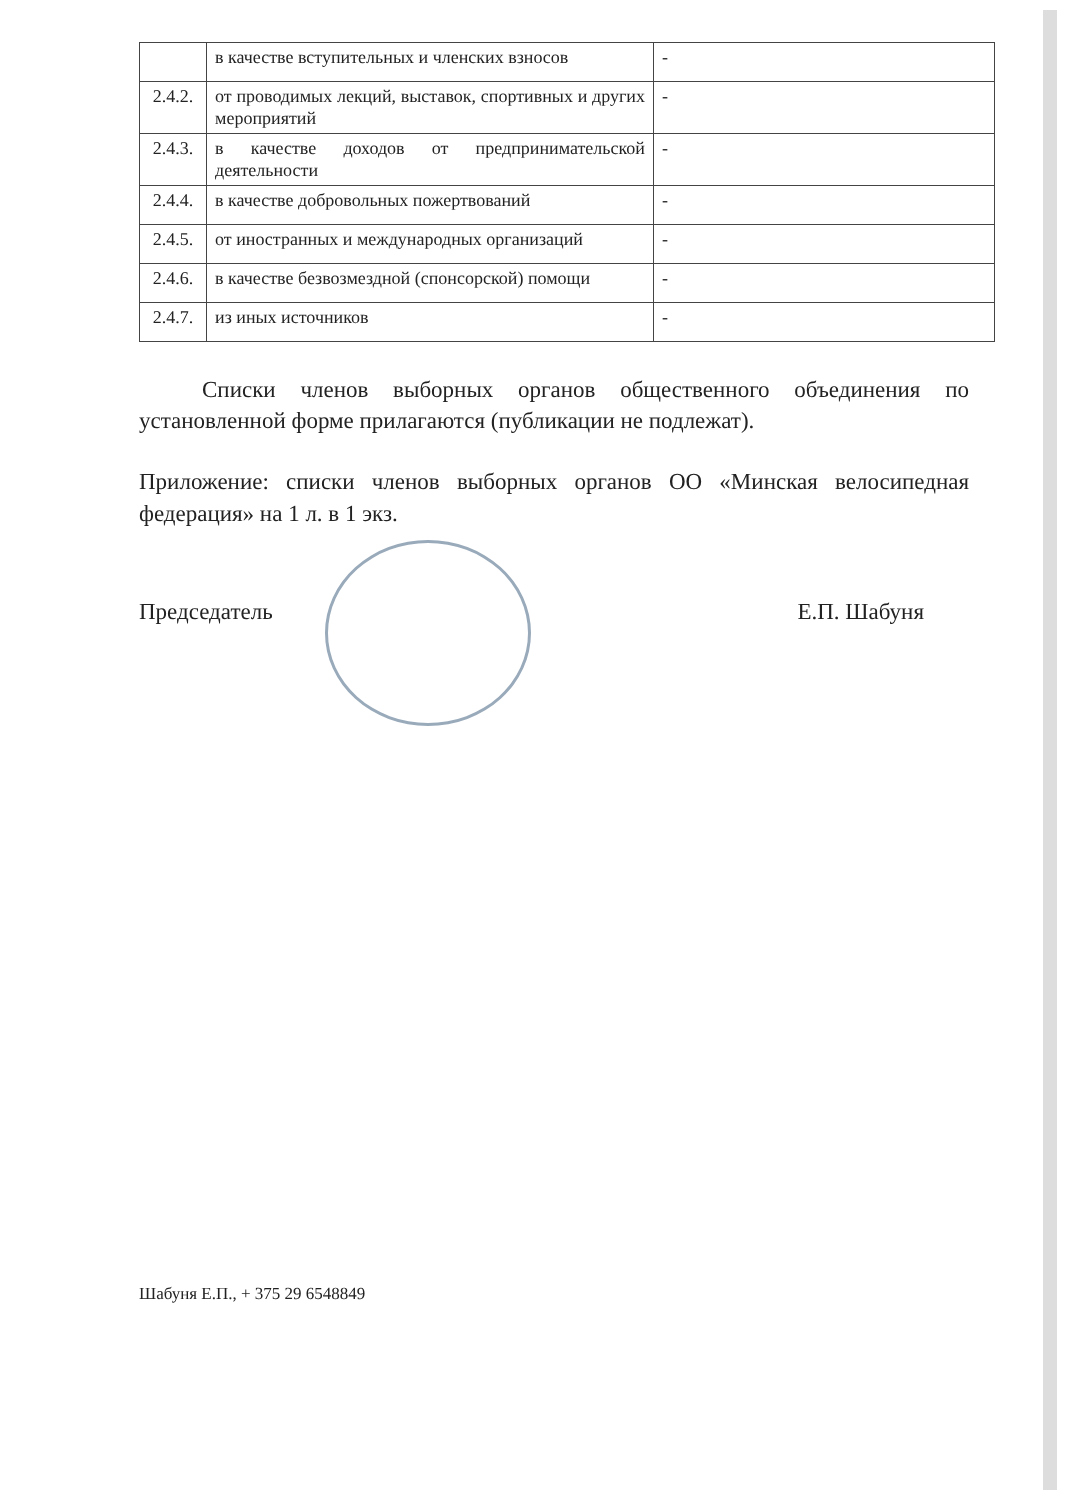| | в качестве вступительных и членских взносов | - |
| 2.4.2. | от проводимых лекций, выставок, спортивных и других мероприятий | - |
| 2.4.3. | в качестве доходов от предпринимательской деятельности | - |
| 2.4.4. | в качестве добровольных пожертвований | - |
| 2.4.5. | от иностранных и международных организаций | - |
| 2.4.6. | в качестве безвозмездной (спонсорской) помощи | - |
| 2.4.7. | из иных источников | - |
Списки членов выборных органов общественного объединения по установленной форме прилагаются (публикации не подлежат).
Приложение: списки членов выборных органов ОО «Минская велосипедная федерация» на 1 л. в 1 экз.
Председатель Е.П. Шабуня
Шабуня Е.П., + 375 29 6548849